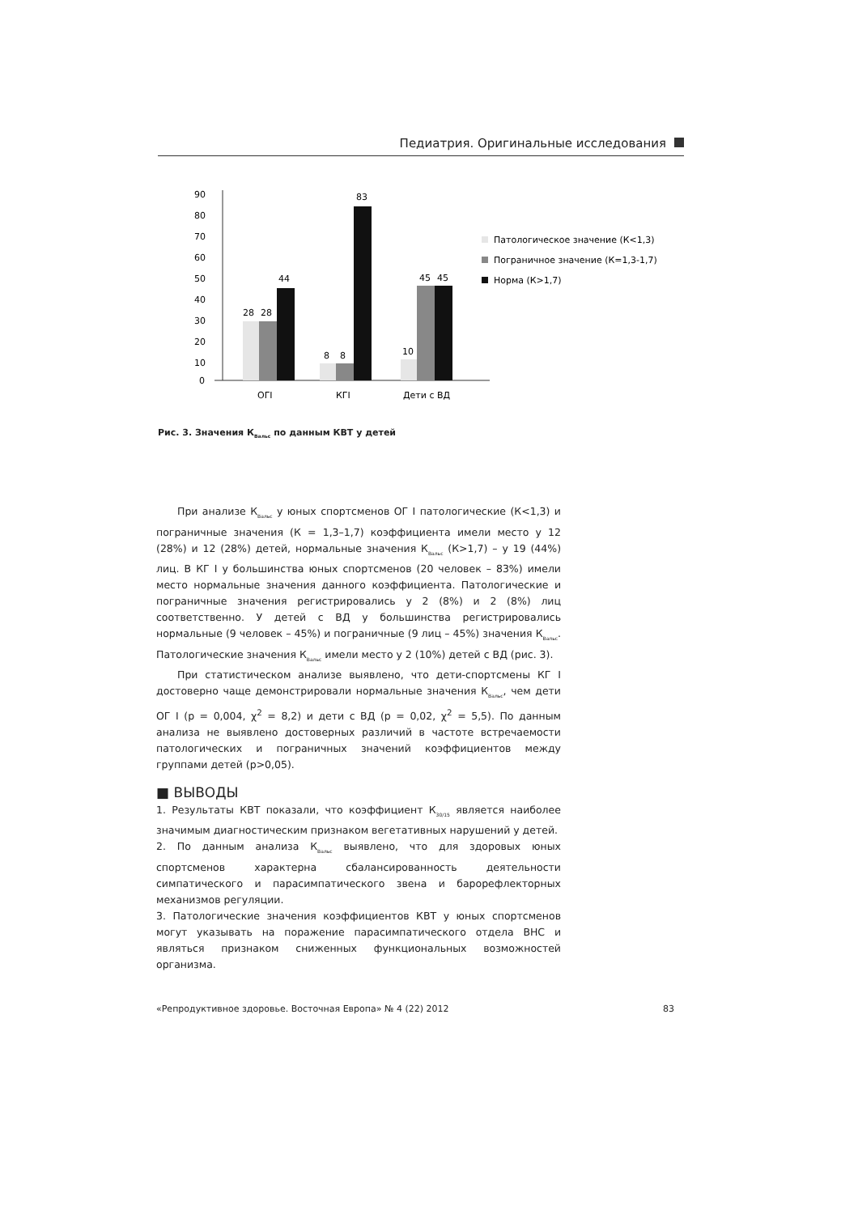Педиатрия. Оригинальные исследования
90
80
70
60
50
40
30
20
10
0
28
28
44
8
8
83
10
45
45
ОГI
КГI
Дети с ВД
Патологическое значение (К<1,3)
Пограничное значение (К=1,3-1,7)
Норма (К>1,7)
Рис. 3. Значения К<sub>Вальс</sub> по данным КВТ у детей
При анализе К<sub>Вальс</sub> у юных спортсменов ОГ I патологические (К<1,3) и пограничные значения (К = 1,3–1,7) коэффициента имели место у 12 (28%) и 12 (28%) детей, нормальные значения К<sub>Вальс</sub> (К>1,7) – у 19 (44%) лиц. В КГ I у большинства юных спортсменов (20 человек – 83%) имели место нормальные значения данного коэффициента. Патологические и пограничные значения регистрировались у 2 (8%) и 2 (8%) лиц соответственно. У детей с ВД у большинства регистрировались нормальные (9 человек – 45%) и пограничные (9 лиц – 45%) значения К<sub>Вальс</sub>. Патологические значения К<sub>Вальс</sub> имели место у 2 (10%) детей с ВД (рис. 3).
При статистическом анализе выявлено, что дети-спортсмены КГ I достоверно чаще демонстрировали нормальные значения К<sub>Вальс</sub>, чем дети ОГ I (р = 0,004, χ<sup>2</sup> = 8,2) и дети с ВД (р = 0,02, χ<sup>2</sup> = 5,5). По данным анализа не выявлено достоверных различий в частоте встречаемости патологических и пограничных значений коэффициентов между группами детей (р>0,05).
■ ВЫВОДЫ
1. Результаты КВТ показали, что коэффициент К<sub>30/15</sub> является наиболее значимым диагностическим признаком вегетативных нарушений у детей.
2. По данным анализа К<sub>Вальс</sub> выявлено, что для здоровых юных спортсменов характерна сбалансированность деятельности симпатического и парасимпатического звена и барорефлекторных механизмов регуляции.
3. Патологические значения коэффициентов КВТ у юных спортсменов могут указывать на поражение парасимпатического отдела ВНС и являться признаком сниженных функциональных возможностей организма.
«Репродуктивное здоровье. Восточная Европа» № 4 (22) 2012 83